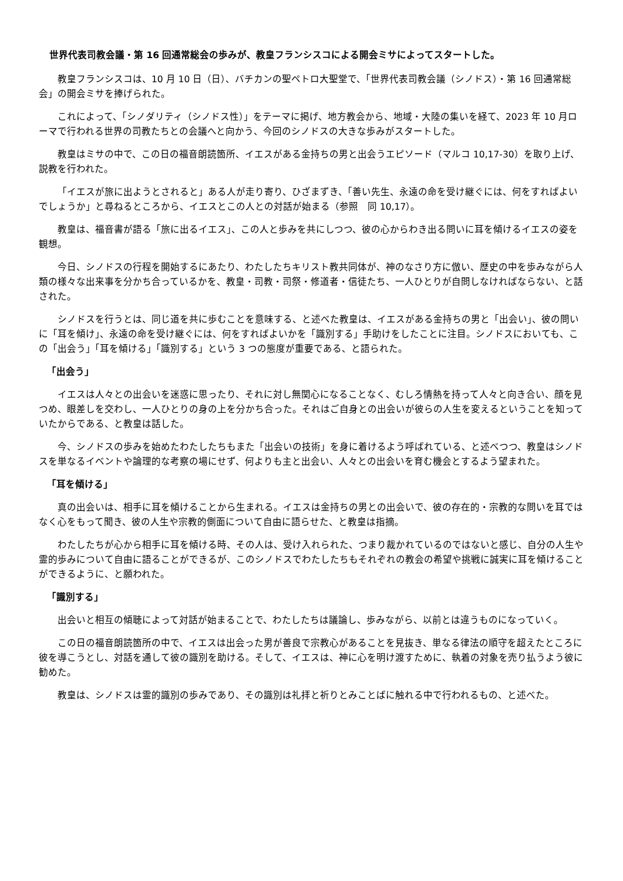世界代表司教会議・第 16 回通常総会の歩みが、教皇フランシスコによる開会ミサによってスタートした。
教皇フランシスコは、10 月 10 日（日）、バチカンの聖ペトロ大聖堂で、「世界代表司教会議（シノドス）・第 16 回通常総会」の開会ミサを捧げられた。
これによって、「シノダリティ（シノドス性）」をテーマに掲げ、地方教会から、地域・大陸の集いを経て、2023 年 10 月ローマで行われる世界の司教たちとの会議へと向かう、今回のシノドスの大きな歩みがスタートした。
教皇はミサの中で、この日の福音朗読箇所、イエスがある金持ちの男と出会うエピソード（マルコ 10,17-30）を取り上げ、説教を行われた。
「イエスが旅に出ようとされると」ある人が走り寄り、ひざまずき、「善い先生、永遠の命を受け継ぐには、何をすればよいでしょうか」と尋ねるところから、イエスとこの人との対話が始まる（参照　同 10,17）。
教皇は、福音書が語る「旅に出るイエス」、この人と歩みを共にしつつ、彼の心からわき出る問いに耳を傾けるイエスの姿を観想。
今日、シノドスの行程を開始するにあたり、わたしたちキリスト教共同体が、神のなさり方に倣い、歴史の中を歩みながら人類の様々な出来事を分かち合っているかを、教皇・司教・司祭・修道者・信徒たち、一人ひとりが自問しなければならない、と話された。
シノドスを行うとは、同じ道を共に歩むことを意味する、と述べた教皇は、イエスがある金持ちの男と「出会い」、彼の問いに「耳を傾け」、永遠の命を受け継ぐには、何をすればよいかを「識別する」手助けをしたことに注目。シノドスにおいても、この「出会う」「耳を傾ける」「識別する」という 3 つの態度が重要である、と語られた。
「出会う」
イエスは人々との出会いを迷惑に思ったり、それに対し無関心になることなく、むしろ情熱を持って人々と向き合い、顔を見つめ、眼差しを交わし、一人ひとりの身の上を分かち合った。それはご自身との出会いが彼らの人生を変えるということを知っていたからである、と教皇は話した。
今、シノドスの歩みを始めたわたしたちもまた「出会いの技術」を身に着けるよう呼ばれている、と述べつつ、教皇はシノドスを単なるイベントや論理的な考察の場にせず、何よりも主と出会い、人々との出会いを育む機会とするよう望まれた。
「耳を傾ける」
真の出会いは、相手に耳を傾けることから生まれる。イエスは金持ちの男との出会いで、彼の存在的・宗教的な問いを耳ではなく心をもって聞き、彼の人生や宗教的側面について自由に語らせた、と教皇は指摘。
わたしたちが心から相手に耳を傾ける時、その人は、受け入れられた、つまり裁かれているのではないと感じ、自分の人生や霊的歩みについて自由に語ることができるが、このシノドスでわたしたちもそれぞれの教会の希望や挑戦に誠実に耳を傾けることができるように、と願われた。
「識別する」
出会いと相互の傾聴によって対話が始まることで、わたしたちは議論し、歩みながら、以前とは違うものになっていく。
この日の福音朗読箇所の中で、イエスは出会った男が善良で宗教心があることを見抜き、単なる律法の順守を超えたところに彼を導こうとし、対話を通して彼の識別を助ける。そして、イエスは、神に心を明け渡すために、執着の対象を売り払うよう彼に勧めた。
教皇は、シノドスは霊的識別の歩みであり、その識別は礼拝と祈りとみことばに触れる中で行われるもの、と述べた。